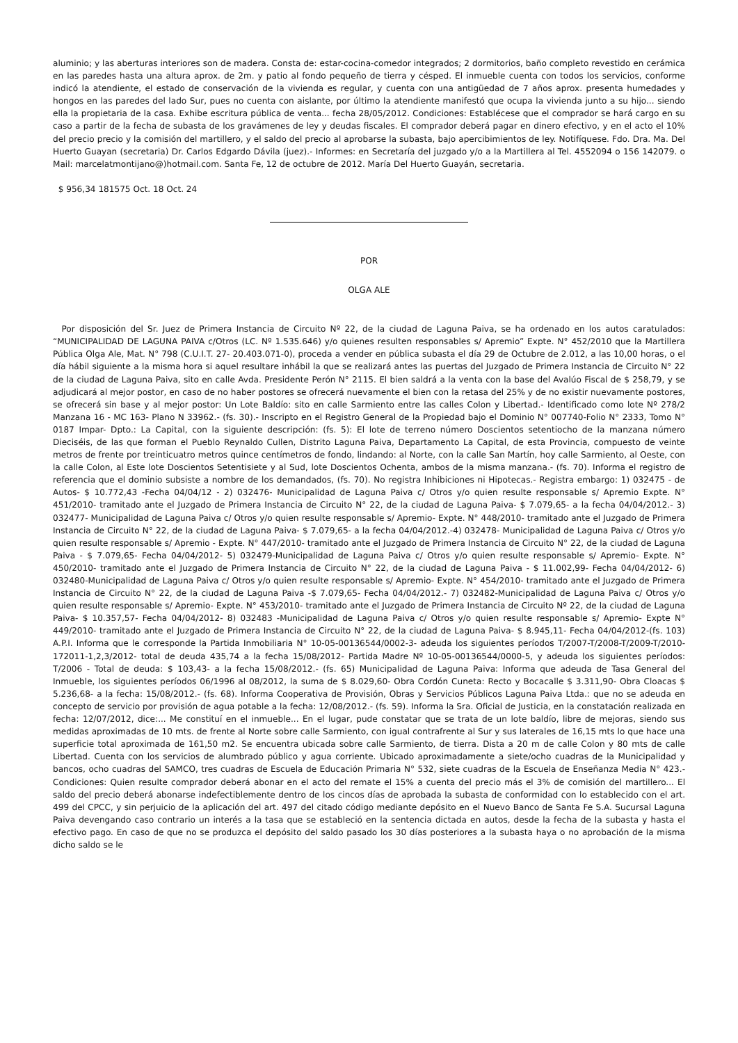aluminio; y las aberturas interiores son de madera. Consta de: estar-cocina-comedor integrados; 2 dormitorios, baño completo revestido en cerámica en las paredes hasta una altura aprox. de 2m. y patio al fondo pequeño de tierra y césped. El inmueble cuenta con todos los servicios, conforme indicó la atendiente, el estado de conservación de la vivienda es regular, y cuenta con una antigüedad de 7 años aprox. presenta humedades y hongos en las paredes del lado Sur, pues no cuenta con aislante, por último la atendiente manifestó que ocupa la vivienda junto a su hijo... siendo ella la propietaria de la casa. Exhibe escritura pública de venta... fecha 28/05/2012. Condiciones: Establécese que el comprador se hará cargo en su caso a partir de la fecha de subasta de los gravámenes de ley y deudas fiscales. El comprador deberá pagar en dinero efectivo, y en el acto el 10% del precio precio y la comisión del martillero, y el saldo del precio al aprobarse la subasta, bajo apercibimientos de ley. Notifíquese. Fdo. Dra. Ma. Del Huerto Guayan (secretaria) Dr. Carlos Edgardo Dávila (juez).- Informes: en Secretaría del juzgado y/o a la Martillera al Tel. 4552094 o 156 142079. o Mail: marcelatmontijano@)hotmail.com. Santa Fe, 12 de octubre de 2012. María Del Huerto Guayán, secretaria.
$ 956,34 181575 Oct. 18 Oct. 24
POR
OLGA ALE
Por disposición del Sr. Juez de Primera Instancia de Circuito Nº 22, de la ciudad de Laguna Paiva, se ha ordenado en los autos caratulados: “MUNICIPALIDAD DE LAGUNA PAIVA c/Otros (LC. Nº 1.535.646) y/o quienes resulten responsables s/ Apremio” Expte. N° 452/2010 que la Martillera Pública Olga Ale, Mat. N° 798 (C.U.I.T. 27- 20.403.071-0), proceda a vender en pública subasta el día 29 de Octubre de 2.012, a las 10,00 horas, o el día hábil siguiente a la misma hora si aquel resultare inhábil la que se realizará antes las puertas del Juzgado de Primera Instancia de Circuito N° 22 de la ciudad de Laguna Paiva, sito en calle Avda. Presidente Perón N° 2115. El bien saldrá a la venta con la base del Avalúo Fiscal de $ 258,79, y se adjudicará al mejor postor, en caso de no haber postores se ofrecerá nuevamente el bien con la retasa del 25% y de no existir nuevamente postores, se ofrecerá sin base y al mejor postor: Un Lote Baldío: sito en calle Sarmiento entre las calles Colon y Libertad.- Identificado como lote Nº 278/2 Manzana 16 - MC 163- Plano N 33962.- (fs. 30).- Inscripto en el Registro General de la Propiedad bajo el Dominio N° 007740-Folio N° 2333, Tomo N° 0187 Impar- Dpto.: La Capital, con la siguiente descripción: (fs. 5): El lote de terreno número Doscientos setentiocho de la manzana número Dieciséis, de las que forman el Pueblo Reynaldo Cullen, Distrito Laguna Paiva, Departamento La Capital, de esta Provincia, compuesto de veinte metros de frente por treinticuatro metros quince centímetros de fondo, lindando: al Norte, con la calle San Martín, hoy calle Sarmiento, al Oeste, con la calle Colon, al Este lote Doscientos Setentisiete y al Sud, lote Doscientos Ochenta, ambos de la misma manzana.- (fs. 70). Informa el registro de referencia que el dominio subsiste a nombre de los demandados, (fs. 70). No registra Inhibiciones ni Hipotecas.- Registra embargo: 1) 032475 - de Autos- $ 10.772,43 -Fecha 04/04/12 - 2) 032476- Municipalidad de Laguna Paiva c/ Otros y/o quien resulte responsable s/ Apremio Expte. N° 451/2010- tramitado ante el Juzgado de Primera Instancia de Circuito N° 22, de la ciudad de Laguna Paiva- $ 7.079,65- a la fecha 04/04/2012.- 3) 032477- Municipalidad de Laguna Paiva c/ Otros y/o quien resulte responsable s/ Apremio- Expte. N° 448/2010- tramitado ante el Juzgado de Primera Instancia de Circuito N° 22, de la ciudad de Laguna Paiva- $ 7.079,65- a la fecha 04/04/2012.-4) 032478- Municipalidad de Laguna Paiva c/ Otros y/o quien resulte responsable s/ Apremio - Expte. N° 447/2010- tramitado ante el Juzgado de Primera Instancia de Circuito N° 22, de la ciudad de Laguna Paiva - $ 7.079,65- Fecha 04/04/2012- 5) 032479-Municipalidad de Laguna Paiva c/ Otros y/o quien resulte responsable s/ Apremio- Expte. N° 450/2010- tramitado ante el Juzgado de Primera Instancia de Circuito N° 22, de la ciudad de Laguna Paiva - $ 11.002,99- Fecha 04/04/2012- 6) 032480-Municipalidad de Laguna Paiva c/ Otros y/o quien resulte responsable s/ Apremio- Expte. N° 454/2010- tramitado ante el Juzgado de Primera Instancia de Circuito N° 22, de la ciudad de Laguna Paiva -$ 7.079,65- Fecha 04/04/2012.- 7) 032482-Municipalidad de Laguna Paiva c/ Otros y/o quien resulte responsable s/ Apremio- Expte. N° 453/2010- tramitado ante el Juzgado de Primera Instancia de Circuito Nº 22, de la ciudad de Laguna Paiva- $ 10.357,57- Fecha 04/04/2012- 8) 032483 -Municipalidad de Laguna Paiva c/ Otros y/o quien resulte responsable s/ Apremio- Expte N° 449/2010- tramitado ante el Juzgado de Primera Instancia de Circuito N° 22, de la ciudad de Laguna Paiva- $ 8.945,11- Fecha 04/04/2012-(fs. 103) A.P.I. Informa que le corresponde la Partida Inmobiliaria N° 10-05-00136544/0002-3- adeuda los siguientes períodos T/2007-T/2008-T/2009-T/2010- 172011-1,2,3/2012- total de deuda 435,74 a la fecha 15/08/2012- Partida Madre Nº 10-05-00136544/0000-5, y adeuda los siguientes períodos: T/2006 - Total de deuda: $ 103,43- a la fecha 15/08/2012.- (fs. 65) Municipalidad de Laguna Paiva: Informa que adeuda de Tasa General del Inmueble, los siguientes períodos 06/1996 al 08/2012, la suma de $ 8.029,60- Obra Cordón Cuneta: Recto y Bocacalle $ 3.311,90- Obra Cloacas $ 5.236,68- a la fecha: 15/08/2012.- (fs. 68). Informa Cooperativa de Provisión, Obras y Servicios Públicos Laguna Paiva Ltda.: que no se adeuda en concepto de servicio por provisión de agua potable a la fecha: 12/08/2012.- (fs. 59). Informa la Sra. Oficial de Justicia, en la constatación realizada en fecha: 12/07/2012, dice:... Me constituí en el inmueble... En el lugar, pude constatar que se trata de un lote baldío, libre de mejoras, siendo sus medidas aproximadas de 10 mts. de frente al Norte sobre calle Sarmiento, con igual contrafrente al Sur y sus laterales de 16,15 mts lo que hace una superficie total aproximada de 161,50 m2. Se encuentra ubicada sobre calle Sarmiento, de tierra. Dista a 20 m de calle Colon y 80 mts de calle Libertad. Cuenta con los servicios de alumbrado público y agua corriente. Ubicado aproximadamente a siete/ocho cuadras de la Municipalidad y bancos, ocho cuadras del SAMCO, tres cuadras de Escuela de Educación Primaria N° 532, siete cuadras de la Escuela de Enseñanza Media N° 423.- Condiciones: Quien resulte comprador deberá abonar en el acto del remate el 15% a cuenta del precio más el 3% de comisión del martillero... El saldo del precio deberá abonarse indefectiblemente dentro de los cincos días de aprobada la subasta de conformidad con lo establecido con el art. 499 del CPCC, y sin perjuicio de la aplicación del art. 497 del citado código mediante depósito en el Nuevo Banco de Santa Fe S.A. Sucursal Laguna Paiva devengando caso contrario un interés a la tasa que se estableció en la sentencia dictada en autos, desde la fecha de la subasta y hasta el efectivo pago. En caso de que no se produzca el depósito del saldo pasado los 30 días posteriores a la subasta haya o no aprobación de la misma dicho saldo se le